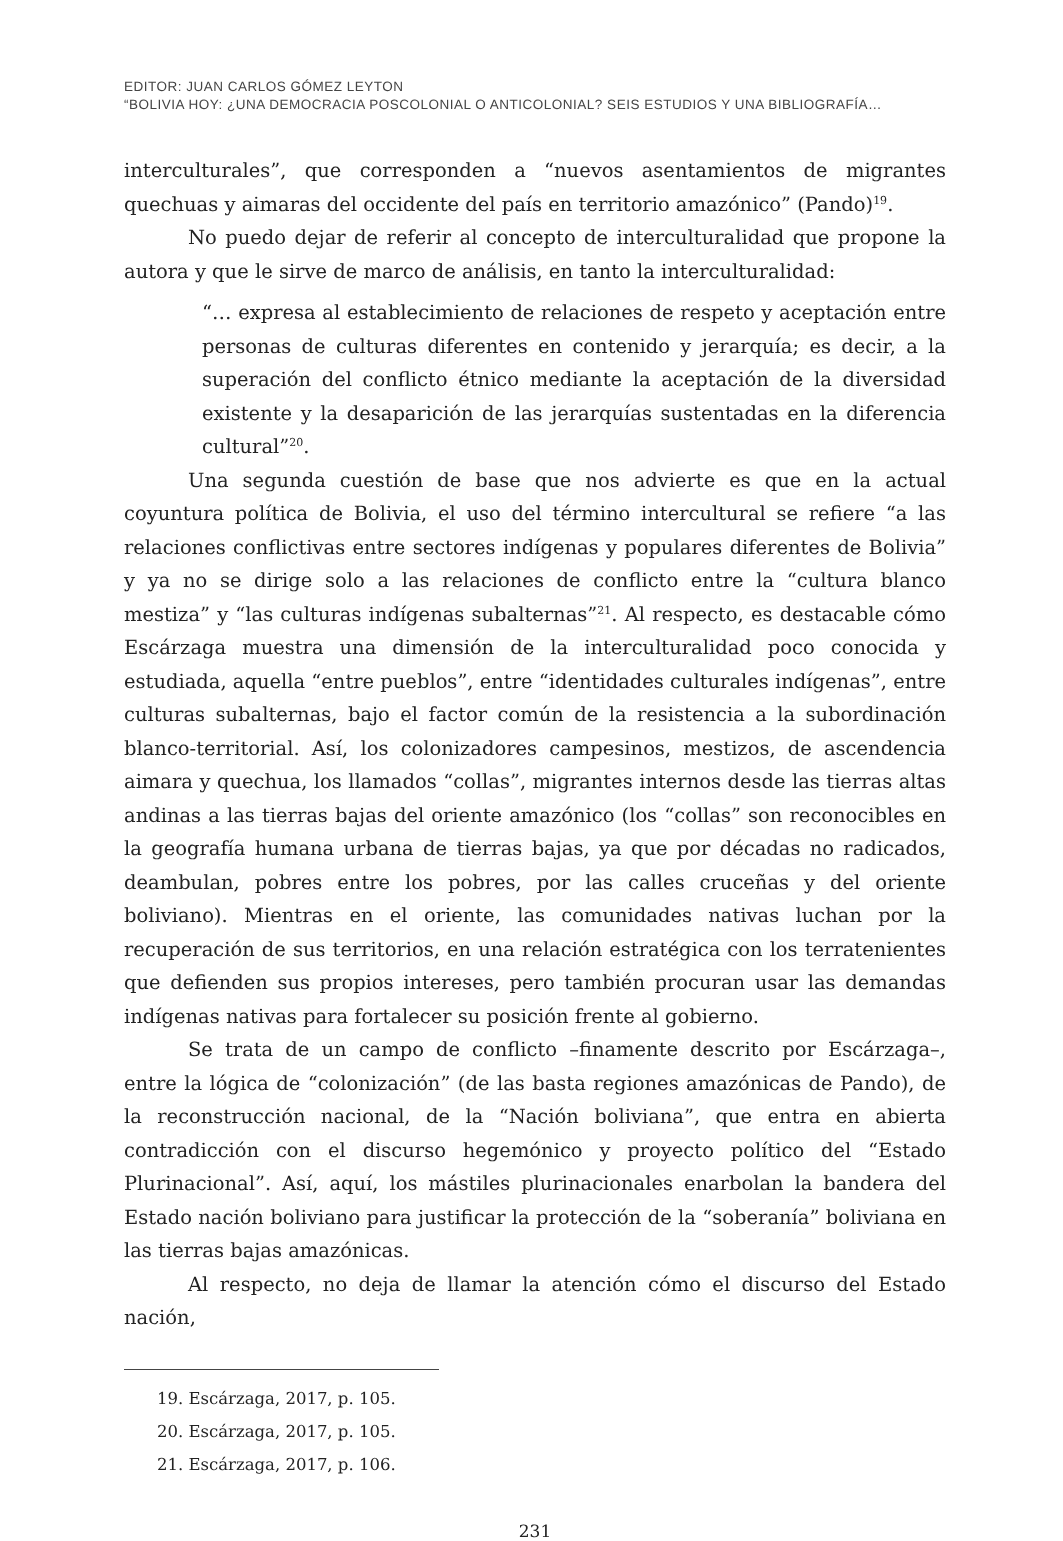EDITOR: JUAN CARLOS GÓMEZ LEYTON
“BOLIVIA HOY: ¿UNA DEMOCRACIA POSCOLONIAL O ANTICOLONIAL? SEIS ESTUDIOS Y UNA BIBLIOGRAFÍA…
interculturales”, que corresponden a “nuevos asentamientos de migrantes quechuas y aimaras del occidente del país en territorio amazónico” (Pando)<sup>19</sup>.
No puedo dejar de referir al concepto de interculturalidad que propone la autora y que le sirve de marco de análisis, en tanto la interculturalidad:
“… expresa al establecimiento de relaciones de respeto y aceptación entre personas de culturas diferentes en contenido y jerarquía; es decir, a la superación del conflicto étnico mediante la aceptación de la diversidad existente y la desaparición de las jerarquías sustentadas en la diferencia cultural”<sup>20</sup>.
Una segunda cuestión de base que nos advierte es que en la actual coyuntura política de Bolivia, el uso del término intercultural se refiere “a las relaciones conflictivas entre sectores indígenas y populares diferentes de Bolivia” y ya no se dirige solo a las relaciones de conflicto entre la “cultura blanco mestiza” y “las culturas indígenas subalternas”<sup>21</sup>. Al respecto, es destacable cómo Escárzaga muestra una dimensión de la interculturalidad poco conocida y estudiada, aquella “entre pueblos”, entre “identidades culturales indígenas”, entre culturas subalternas, bajo el factor común de la resistencia a la subordinación blanco-territorial. Así, los colonizadores campesinos, mestizos, de ascendencia aimara y quechua, los llamados “collas”, migrantes internos desde las tierras altas andinas a las tierras bajas del oriente amazónico (los “collas” son reconocibles en la geografía humana urbana de tierras bajas, ya que por décadas no radicados, deambulan, pobres entre los pobres, por las calles cruceñas y del oriente boliviano). Mientras en el oriente, las comunidades nativas luchan por la recuperación de sus territorios, en una relación estratégica con los terratenientes que defienden sus propios intereses, pero también procuran usar las demandas indígenas nativas para fortalecer su posición frente al gobierno.
Se trata de un campo de conflicto –finamente descrito por Escárzaga–, entre la lógica de “colonización” (de las basta regiones amazónicas de Pando), de la reconstrucción nacional, de la “Nación boliviana”, que entra en abierta contradicción con el discurso hegemónico y proyecto político del “Estado Plurinacional”. Así, aquí, los mástiles plurinacionales enarbolan la bandera del Estado nación boliviano para justificar la protección de la “soberanía” boliviana en las tierras bajas amazónicas.
Al respecto, no deja de llamar la atención cómo el discurso del Estado nación,
19. Escárzaga, 2017, p. 105.
20. Escárzaga, 2017, p. 105.
21. Escárzaga, 2017, p. 106.
231